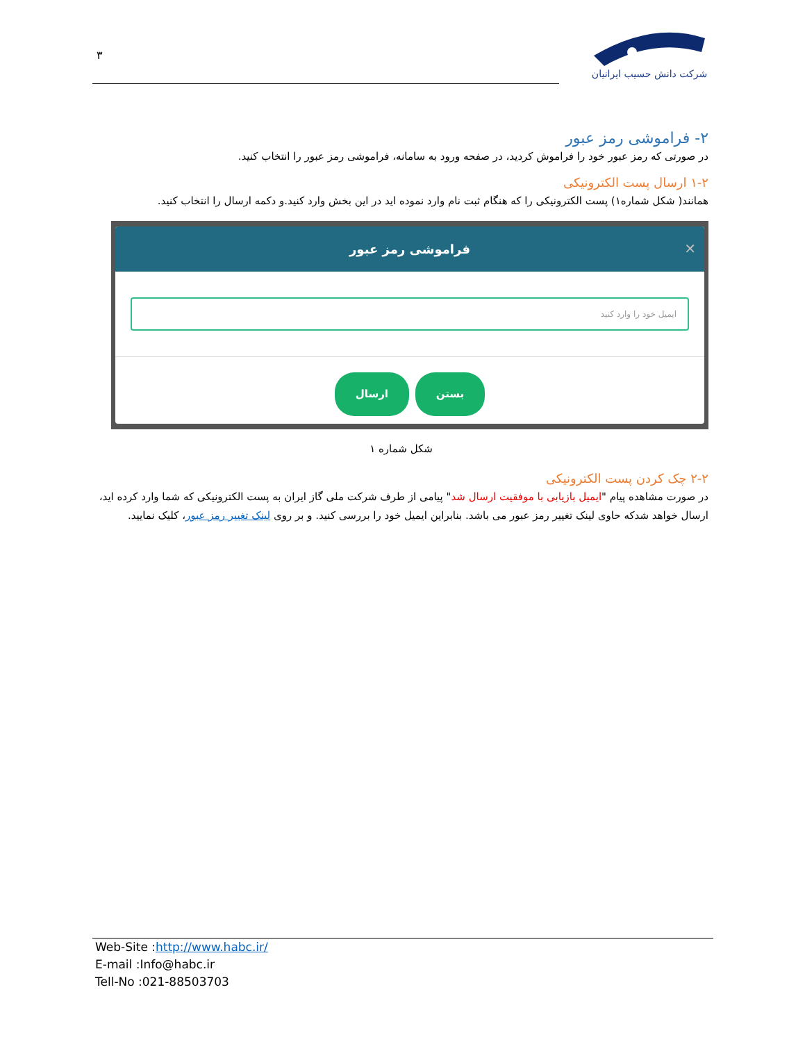۳
شرکت دانش حسیب ایرانیان
۲- فراموشی رمز عبور
در صورتی که رمز عبور خود را فراموش کردید، در صفحه ورود به سامانه، فراموشی رمز عبور را انتخاب کنید.
۱-۲ ارسال پست الکترونیکی
همانند( شکل شماره۱) پست الکترونیکی را که هنگام ثبت نام وارد نموده اید در این بخش وارد کنید.و دکمه ارسال را انتخاب کنید.
✕ فراموشی رمز عبور
ایمیل خود را وارد کنید
ارسال بستن
شکل شماره ۱
۲-۲ چک کردن پست الکترونیکی
در صورت مشاهده پیام "ایمیل بازیابی با موفقیت ارسال شد" پیامی از طرف شرکت ملی گاز ایران به پست الکترونیکی که شما وارد کرده اید، ارسال خواهد شدکه حاوی لینک تغییر رمز عبور می باشد. بنابراین ایمیل خود را بررسی کنید. و بر روی لینک تغییر رمز عبور، کلیک نمایید.
Web-Site :http://www.habc.ir/
E-mail :Info@habc.ir
Tell-No :021-88503703